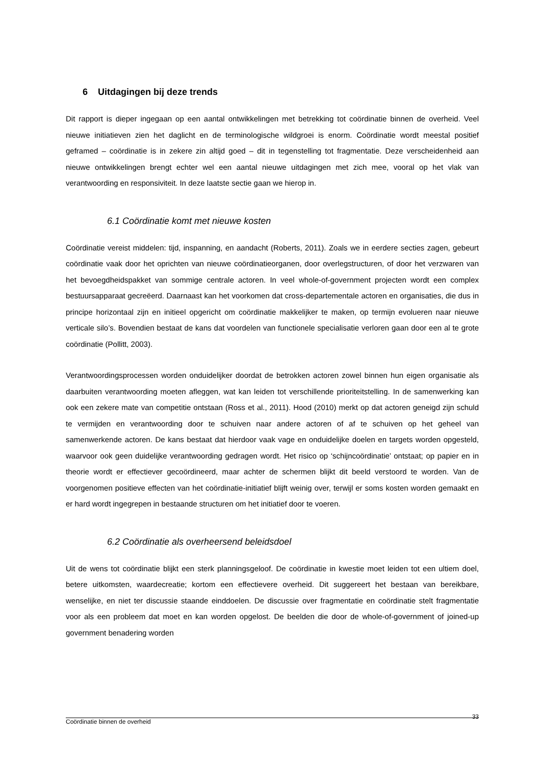6 Uitdagingen bij deze trends
Dit rapport is dieper ingegaan op een aantal ontwikkelingen met betrekking tot coördinatie binnen de overheid. Veel nieuwe initiatieven zien het daglicht en de terminologische wildgroei is enorm. Coördinatie wordt meestal positief geframed – coördinatie is in zekere zin altijd goed – dit in tegenstelling tot fragmentatie. Deze verscheidenheid aan nieuwe ontwikkelingen brengt echter wel een aantal nieuwe uitdagingen met zich mee, vooral op het vlak van verantwoording en responsiviteit. In deze laatste sectie gaan we hierop in.
6.1 Coördinatie komt met nieuwe kosten
Coördinatie vereist middelen: tijd, inspanning, en aandacht (Roberts, 2011). Zoals we in eerdere secties zagen, gebeurt coördinatie vaak door het oprichten van nieuwe coördinatieorganen, door overlegstructuren, of door het verzwaren van het bevoegdheidspakket van sommige centrale actoren. In veel whole-of-government projecten wordt een complex bestuursapparaat gecreëerd. Daarnaast kan het voorkomen dat cross-departementale actoren en organisaties, die dus in principe horizontaal zijn en initieel opgericht om coördinatie makkelijker te maken, op termijn evolueren naar nieuwe verticale silo’s. Bovendien bestaat de kans dat voordelen van functionele specialisatie verloren gaan door een al te grote coördinatie (Pollitt, 2003).
Verantwoordingsprocessen worden onduidelijker doordat de betrokken actoren zowel binnen hun eigen organisatie als daarbuiten verantwoording moeten afleggen, wat kan leiden tot verschillende prioriteitstelling. In de samenwerking kan ook een zekere mate van competitie ontstaan (Ross et al., 2011). Hood (2010) merkt op dat actoren geneigd zijn schuld te vermijden en verantwoording door te schuiven naar andere actoren of af te schuiven op het geheel van samenwerkende actoren. De kans bestaat dat hierdoor vaak vage en onduidelijke doelen en targets worden opgesteld, waarvoor ook geen duidelijke verantwoording gedragen wordt. Het risico op ‘schijncoördinatie’ ontstaat; op papier en in theorie wordt er effectiever gecoördineerd, maar achter de schermen blijkt dit beeld verstoord te worden. Van de voorgenomen positieve effecten van het coördinatie-initiatief blijft weinig over, terwijl er soms kosten worden gemaakt en er hard wordt ingegrepen in bestaande structuren om het initiatief door te voeren.
6.2 Coördinatie als overheersend beleidsdoel
Uit de wens tot coördinatie blijkt een sterk planningsgeloof. De coördinatie in kwestie moet leiden tot een ultiem doel, betere uitkomsten, waardecreatie; kortom een effectievere overheid. Dit suggereert het bestaan van bereikbare, wenselijke, en niet ter discussie staande einddoelen. De discussie over fragmentatie en coördinatie stelt fragmentatie voor als een probleem dat moet en kan worden opgelost. De beelden die door de whole-of-government of joined-up government benadering worden
Coördinatie binnen de overheid 33